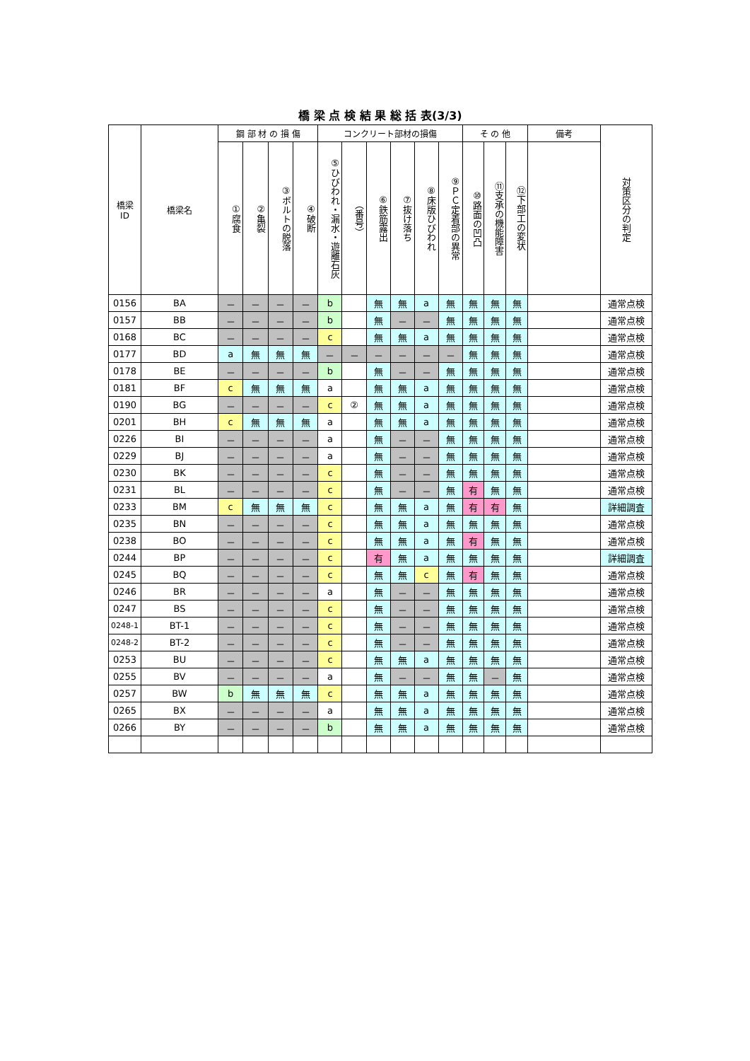橋 梁 点 検 結 果 総 括 表(3/3)
| 橋梁 ID | 橋梁名 | 鋼 部 材 の 損 傷 | | | | コンクリート部材の損傷 | | | | | | そ の 他 | | | 備考 | 対策区分の判定 |
| --- | --- | --- | --- | --- | --- | --- | --- | --- | --- | --- | --- | --- | --- | --- | --- | --- |
| | | ①腐食 | ②亀裂 | ③ボルトの脱落 | ④破断 | ⑤ひびわれ・漏水・遊離石灰 | （番号） | ⑥鉄筋露出 | ⑦抜け落ち | ⑧床版ひびわれ | ⑨ＰＣ定着部の異常 | ⑩路面の凹凸 | ⑪支承の機能障害 | ⑫下部工の変状 | | |
| 0156 | BA | － | － | － | － | b | | 無 | 無 | a | 無 | 無 | 無 | 無 | | 通常点検 |
| 0157 | BB | － | － | － | － | b | | 無 | － | － | 無 | 無 | 無 | 無 | | 通常点検 |
| 0168 | BC | － | － | － | － | c | | 無 | 無 | a | 無 | 無 | 無 | 無 | | 通常点検 |
| 0177 | BD | a | 無 | 無 | 無 | － | － | － | － | － | － | 無 | 無 | 無 | | 通常点検 |
| 0178 | BE | － | － | － | － | b | | 無 | － | － | 無 | 無 | 無 | 無 | | 通常点検 |
| 0181 | BF | c | 無 | 無 | 無 | a | | 無 | 無 | a | 無 | 無 | 無 | 無 | | 通常点検 |
| 0190 | BG | － | － | － | － | c | ② | 無 | 無 | a | 無 | 無 | 無 | 無 | | 通常点検 |
| 0201 | BH | c | 無 | 無 | 無 | a | | 無 | 無 | a | 無 | 無 | 無 | 無 | | 通常点検 |
| 0226 | BI | － | － | － | － | a | | 無 | － | － | 無 | 無 | 無 | 無 | | 通常点検 |
| 0229 | BJ | － | － | － | － | a | | 無 | － | － | 無 | 無 | 無 | 無 | | 通常点検 |
| 0230 | BK | － | － | － | － | c | | 無 | － | － | 無 | 無 | 無 | 無 | | 通常点検 |
| 0231 | BL | － | － | － | － | c | | 無 | － | － | 無 | 有 | 無 | 無 | | 通常点検 |
| 0233 | BM | c | 無 | 無 | 無 | c | | 無 | 無 | a | 無 | 有 | 有 | 無 | | 詳細調査 |
| 0235 | BN | － | － | － | － | c | | 無 | 無 | a | 無 | 無 | 無 | 無 | | 通常点検 |
| 0238 | BO | － | － | － | － | c | | 無 | 無 | a | 無 | 有 | 無 | 無 | | 通常点検 |
| 0244 | BP | － | － | － | － | c | | 有 | 無 | a | 無 | 無 | 無 | 無 | | 詳細調査 |
| 0245 | BQ | － | － | － | － | c | | 無 | 無 | c | 無 | 有 | 無 | 無 | | 通常点検 |
| 0246 | BR | － | － | － | － | a | | 無 | － | － | 無 | 無 | 無 | 無 | | 通常点検 |
| 0247 | BS | － | － | － | － | c | | 無 | － | － | 無 | 無 | 無 | 無 | | 通常点検 |
| 0248-1 | BT-1 | － | － | － | － | c | | 無 | － | － | 無 | 無 | 無 | 無 | | 通常点検 |
| 0248-2 | BT-2 | － | － | － | － | c | | 無 | － | － | 無 | 無 | 無 | 無 | | 通常点検 |
| 0253 | BU | － | － | － | － | c | | 無 | 無 | a | 無 | 無 | 無 | 無 | | 通常点検 |
| 0255 | BV | － | － | － | － | a | | 無 | － | － | 無 | 無 | － | 無 | | 通常点検 |
| 0257 | BW | b | 無 | 無 | 無 | c | | 無 | 無 | a | 無 | 無 | 無 | 無 | | 通常点検 |
| 0265 | BX | － | － | － | － | a | | 無 | 無 | a | 無 | 無 | 無 | 無 | | 通常点検 |
| 0266 | BY | － | － | － | － | b | | 無 | 無 | a | 無 | 無 | 無 | 無 | | 通常点検 |